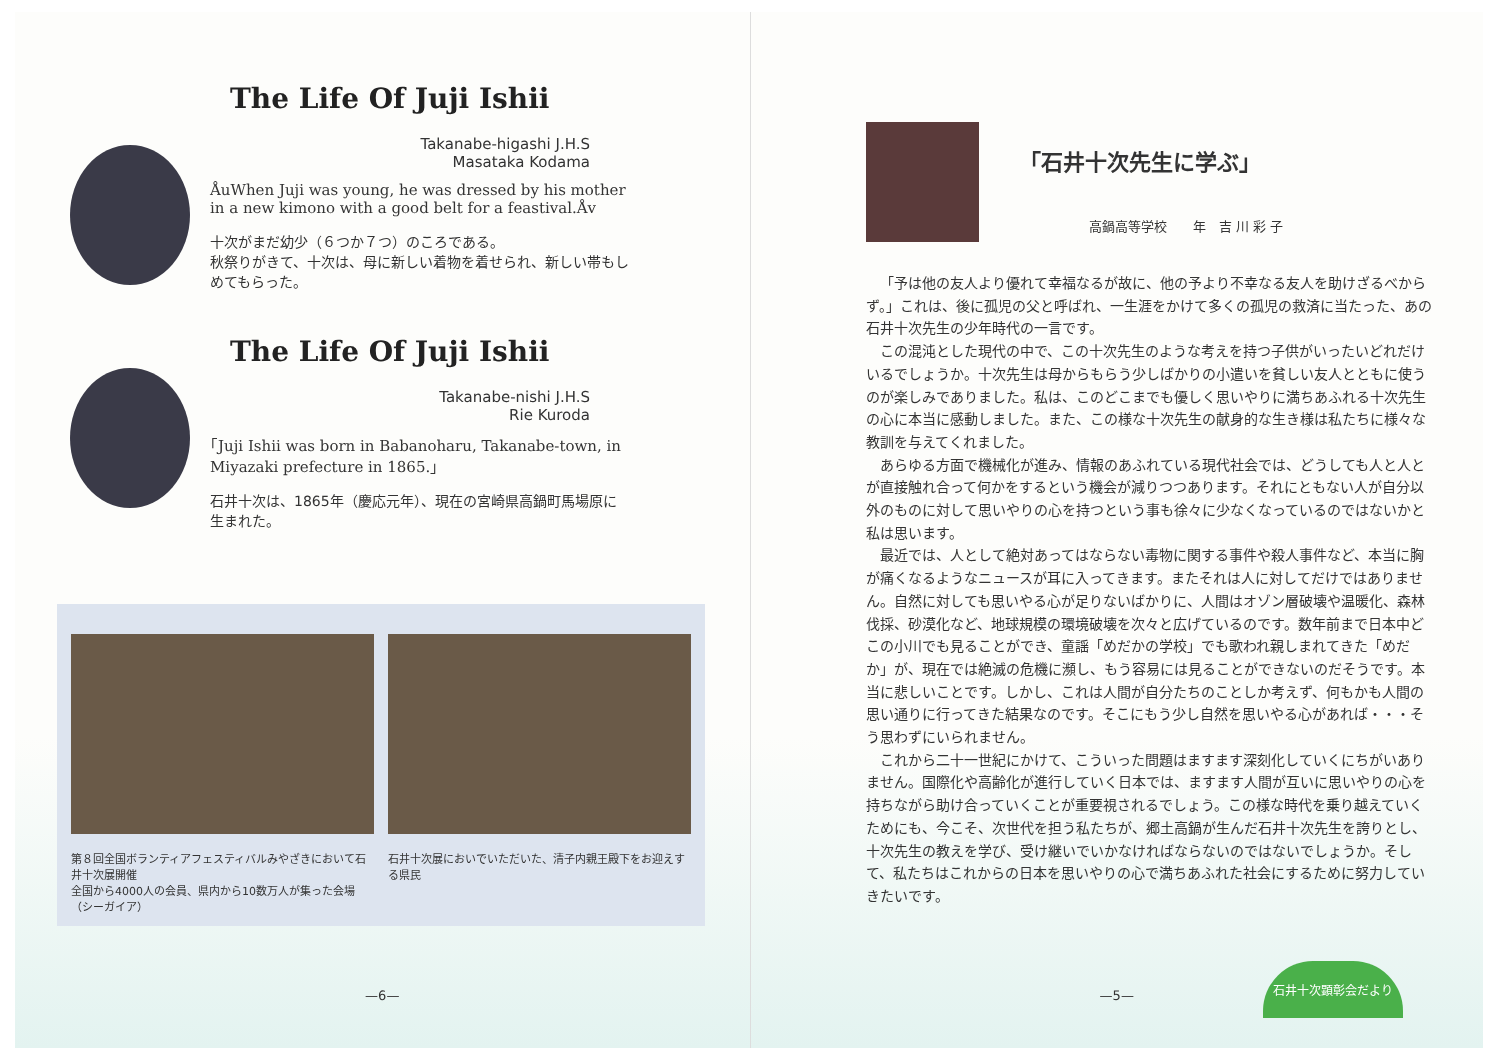The Life Of Juji Ishii
Takanabe-higashi J.H.S
Masataka Kodama
ÅuWhen Juji was young, he was dressed by his mother in a new kimono with a good belt for a feastival.Åv
十次がまだ幼少（６つか７つ）のころである。
秋祭りがきて、十次は、母に新しい着物を着せられ、新しい帯もしめてもらった。
The Life Of Juji Ishii
Takanabe-nishi J.H.S
Rie Kuroda
｢Juji Ishii was born in Babanoharu, Takanabe-town, in Miyazaki prefecture in 1865.｣
石井十次は、1865年（慶応元年）、現在の宮崎県高鍋町馬場原に生まれた。
第８回全国ボランティアフェスティバルみやざきにおいて石井十次展開催
全国から4000人の会員、県内から10数万人が集った会場（シーガイア）
石井十次展においでいただいた、清子内親王殿下をお迎えする県民
—6—
「石井十次先生に学ぶ」
高鍋高等学校　　年　吉 川 彩 子
「予は他の友人より優れて幸福なるが故に、他の予より不幸なる友人を助けざるべからず。」これは、後に孤児の父と呼ばれ、一生涯をかけて多くの孤児の救済に当たった、あの石井十次先生の少年時代の一言です。
この混沌とした現代の中で、この十次先生のような考えを持つ子供がいったいどれだけいるでしょうか。十次先生は母からもらう少しばかりの小遣いを貧しい友人とともに使うのが楽しみでありました。私は、このどこまでも優しく思いやりに満ちあふれる十次先生の心に本当に感動しました。また、この様な十次先生の献身的な生き様は私たちに様々な教訓を与えてくれました。
あらゆる方面で機械化が進み、情報のあふれている現代社会では、どうしても人と人とが直接触れ合って何かをするという機会が減りつつあります。それにともない人が自分以外のものに対して思いやりの心を持つという事も徐々に少なくなっているのではないかと私は思います。
最近では、人として絶対あってはならない毒物に関する事件や殺人事件など、本当に胸が痛くなるようなニュースが耳に入ってきます。またそれは人に対してだけではありません。自然に対しても思いやる心が足りないばかりに、人間はオゾン層破壊や温暖化、森林伐採、砂漠化など、地球規模の環境破壊を次々と広げているのです。数年前まで日本中どこの小川でも見ることができ、童謡「めだかの学校」でも歌われ親しまれてきた「めだか」が、現在では絶滅の危機に瀕し、もう容易には見ることができないのだそうです。本当に悲しいことです。しかし、これは人間が自分たちのことしか考えず、何もかも人間の思い通りに行ってきた結果なのです。そこにもう少し自然を思いやる心があれば・・・そう思わずにいられません。
これから二十一世紀にかけて、こういった問題はますます深刻化していくにちがいありません。国際化や高齢化が進行していく日本では、ますます人間が互いに思いやりの心を持ちながら助け合っていくことが重要視されるでしょう。この様な時代を乗り越えていくためにも、今こそ、次世代を担う私たちが、郷土高鍋が生んだ石井十次先生を誇りとし、十次先生の教えを学び、受け継いでいかなければならないのではないでしょうか。そして、私たちはこれからの日本を思いやりの心で満ちあふれた社会にするために努力していきたいです。
—5—
石井十次顕彰会だより